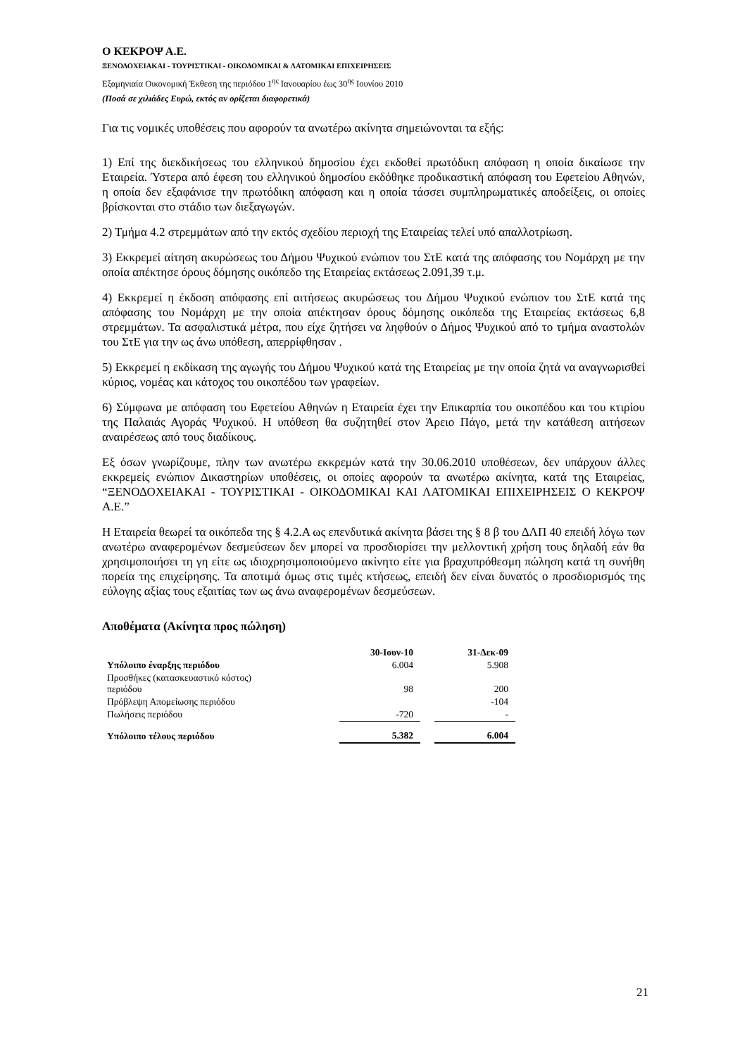Ο ΚΕΚΡΟΨ Α.Ε.
ΞΕΝΟΔΟΧΕΙΑΚΑΙ - ΤΟΥΡΙΣΤΙΚΑΙ - ΟΙΚΟΔΟΜΙΚΑΙ & ΛΑΤΟΜΙΚΑΙ ΕΠΙΧΕΙΡΗΣΕΙΣ
Εξαμηνιαία Οικονομική Έκθεση της περιόδου 1<sup>ης</sup> Ιανουαρίου έως 30<sup>ης</sup> Ιουνίου 2010
(Ποσά σε χιλιάδες Ευρώ, εκτός αν ορίζεται διαφορετικά)
Για τις νομικές υποθέσεις που αφορούν τα ανωτέρω ακίνητα σημειώνονται τα εξής:
1) Επί της διεκδικήσεως του ελληνικού δημοσίου έχει εκδοθεί πρωτόδικη απόφαση η οποία δικαίωσε την Εταιρεία. Ύστερα από έφεση του ελληνικού δημοσίου εκδόθηκε προδικαστική απόφαση του Εφετείου Αθηνών, η οποία δεν εξαφάνισε την πρωτόδικη απόφαση και η οποία τάσσει συμπληρωματικές αποδείξεις, οι οποίες βρίσκονται στο στάδιο των διεξαγωγών.
2) Τμήμα 4.2 στρεμμάτων από την εκτός σχεδίου περιοχή της Εταιρείας τελεί υπό απαλλοτρίωση.
3) Εκκρεμεί αίτηση ακυρώσεως του Δήμου Ψυχικού ενώπιον του ΣτΕ κατά της απόφασης του Νομάρχη με την οποία απέκτησε όρους δόμησης οικόπεδο της Εταιρείας εκτάσεως 2.091,39 τ.μ.
4) Εκκρεμεί η έκδοση απόφασης επί αιτήσεως ακυρώσεως του Δήμου Ψυχικού ενώπιον του ΣτΕ κατά της απόφασης του Νομάρχη με την οποία απέκτησαν όρους δόμησης οικόπεδα της Εταιρείας εκτάσεως 6,8 στρεμμάτων. Τα ασφαλιστικά μέτρα, που είχε ζητήσει να ληφθούν ο Δήμος Ψυχικού από το τμήμα αναστολών του ΣτΕ για την ως άνω υπόθεση, απερρίφθησαν .
5) Εκκρεμεί η εκδίκαση της αγωγής του Δήμου Ψυχικού κατά της Εταιρείας με την οποία ζητά να αναγνωρισθεί κύριος, νομέας και κάτοχος του οικοπέδου των γραφείων.
6) Σύμφωνα με απόφαση του Εφετείου Αθηνών η Εταιρεία έχει την Επικαρπία του οικοπέδου και του κτιρίου της Παλαιάς Αγοράς Ψυχικού. Η υπόθεση θα συζητηθεί στον Άρειο Πάγο, μετά την κατάθεση αιτήσεων αναιρέσεως από τους διαδίκους.
Εξ όσων γνωρίζουμε, πλην των ανωτέρω εκκρεμών κατά την 30.06.2010 υποθέσεων, δεν υπάρχουν άλλες εκκρεμείς ενώπιον Δικαστηρίων υποθέσεις, οι οποίες αφορούν τα ανωτέρω ακίνητα, κατά της Εταιρείας, “ΞΕΝΟΔΟΧΕΙΑΚΑΙ - ΤΟΥΡΙΣΤΙΚΑΙ - ΟΙΚΟΔΟΜΙΚΑΙ ΚΑΙ ΛΑΤΟΜΙΚΑΙ ΕΠΙΧΕΙΡΗΣΕΙΣ Ο ΚΕΚΡΟΨ Α.Ε.”
Η Εταιρεία θεωρεί τα οικόπεδα της § 4.2.Α ως επενδυτικά ακίνητα βάσει της § 8 β του ΔΛΠ 40 επειδή λόγω των ανωτέρω αναφερομένων δεσμεύσεων δεν μπορεί να προσδιορίσει την μελλοντική χρήση τους δηλαδή εάν θα χρησιμοποιήσει τη γη είτε ως ιδιοχρησιμοποιούμενο ακίνητο είτε για βραχυπρόθεσμη πώληση κατά τη συνήθη πορεία της επιχείρησης. Τα αποτιμά όμως στις τιμές κτήσεως, επειδή δεν είναι δυνατός ο προσδιορισμός της εύλογης αξίας τους εξαιτίας των ως άνω αναφερομένων δεσμεύσεων.
Αποθέματα (Ακίνητα προς πώληση)
| | 30-Ιουν-10 | | 31-Δεκ-09 |
| --- | --- | --- | --- |
| Υπόλοιπο έναρξης περιόδου | 6.004 | | 5.908 |
| Προσθήκες (κατασκευαστικό κόστος) περιόδου | 98 | | 200 |
| Πρόβλεψη Απομείωσης περιόδου | | | -104 |
| Πωλήσεις περιόδου | -720 | | - |
| Υπόλοιπο τέλους περιόδου | 5.382 | | 6.004 |
21